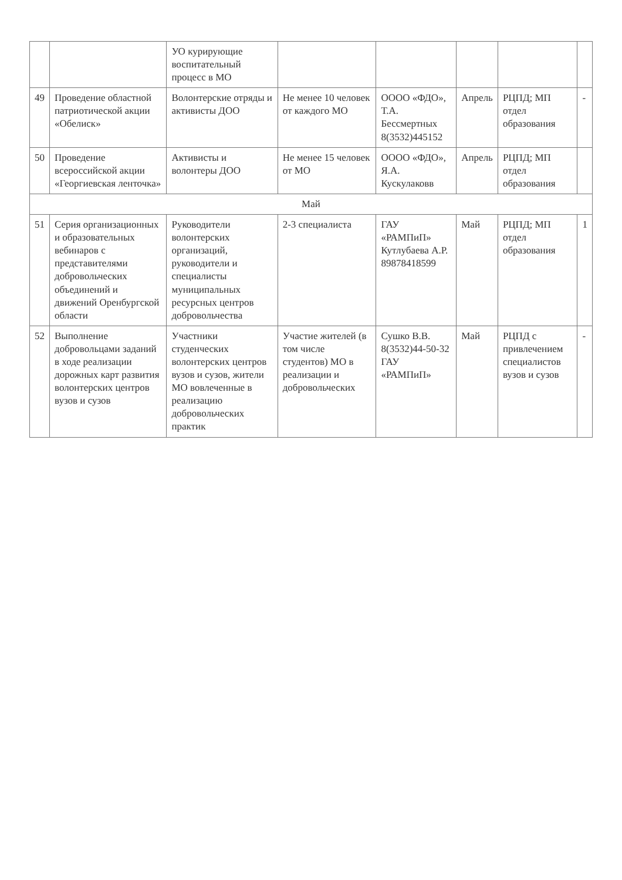| | | УО курирующие воспитательный процесс в МО | | | | | |
| 49 | Проведение областной патриотической акции «Обелиск» | Волонтерские отряды и активисты ДОО | Не менее 10 человек от каждого МО | ОООО «ФДО», Т.А. Бессмертных 8(3532)445152 | Апрель | РЦПД; МП отдел образования | - |
| 50 | Проведение всероссийской акции «Георгиевская ленточка» | Активисты и волонтеры ДОО | Не менее 15 человек от МО | ОООО «ФДО», Я.А. Кускулаковв | Апрель | РЦПД; МП отдел образования | |
| Май | | | | | | | |
| 51 | Серия организационных и образовательных вебинаров с представителями добровольческих объединений и движений Оренбургской области | Руководители волонтерских организаций, руководители и специалисты муниципальных ресурсных центров добровольчества | 2-3 специалиста | ГАУ «РАМПиП» Кутлубаева А.Р. 89878418599 | Май | РЦПД; МП отдел образования | 1 |
| 52 | Выполнение добровольцами заданий в ходе реализации дорожных карт развития волонтерских центров вузов и сузов | Участники студенческих волонтерских центров вузов и сузов, жители МО вовлеченные в реализацию добровольческих практик | Участие жителей (в том числе студентов) МО в реализации и добровольческих | Сушко В.В. 8(3532)44-50-32 ГАУ «РАМПиП» | Май | РЦПД с привлечением специалистов вузов и сузов | - |